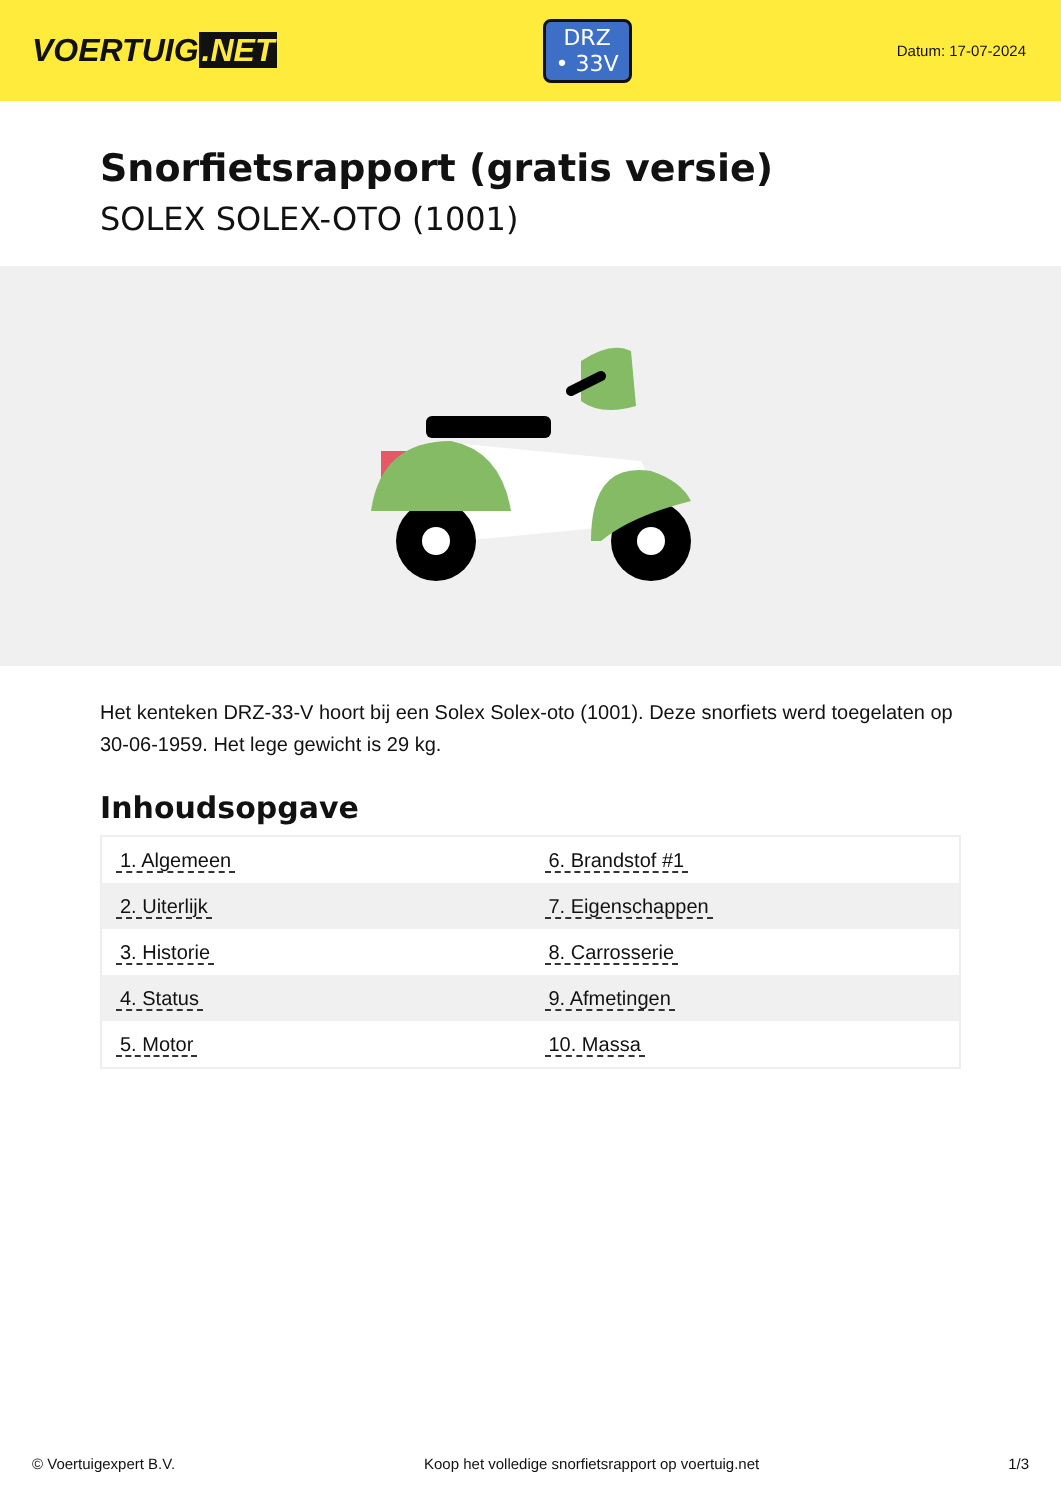VOERTUIG.NET
DRZ
• 33V
Datum: 17-07-2024
Snorfietsrapport (gratis versie)
SOLEX SOLEX-OTO (1001)
Het kenteken DRZ-33-V hoort bij een Solex Solex-oto (1001). Deze snorfiets werd toegelaten op 30-06-1959. Het lege gewicht is 29 kg.
Inhoudsopgave
| 1. Algemeen | 6. Brandstof #1 |
| 2. Uiterlijk | 7. Eigenschappen |
| 3. Historie | 8. Carrosserie |
| 4. Status | 9. Afmetingen |
| 5. Motor | 10. Massa |
© Voertuigexpert B.V. Koop het volledige snorfietsrapport op voertuig.net 1/3